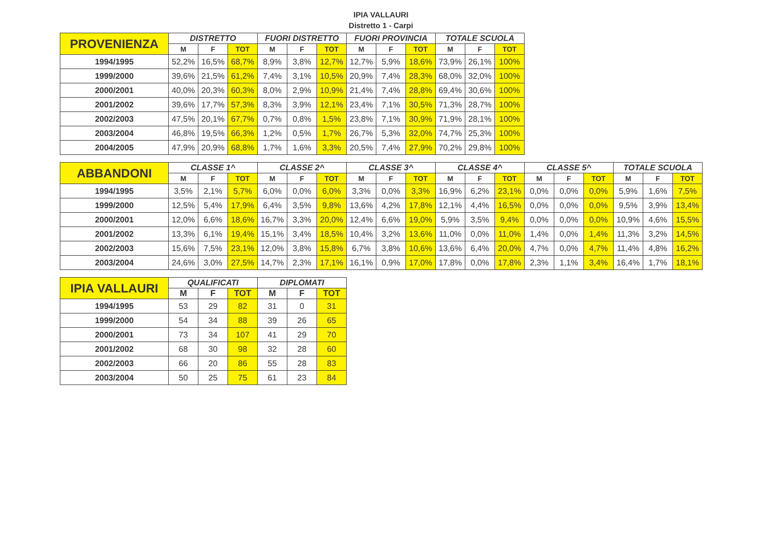IPIA VALLAURI
Distretto 1 - Carpi
| PROVENIENZA | DISTRETTO | | | FUORI DISTRETTO | | | FUORI PROVINCIA | | | TOTALE SCUOLA | | |
| --- | --- | --- | --- | --- | --- | --- | --- | --- | --- | --- | --- | --- |
| | M | F | TOT | M | F | TOT | M | F | TOT | M | F | TOT |
| 1994/1995 | 52,2% | 16,5% | 68,7% | 8,9% | 3,8% | 12,7% | 12,7% | 5,9% | 18,6% | 73,9% | 26,1% | 100% |
| 1999/2000 | 39,6% | 21,5% | 61,2% | 7,4% | 3,1% | 10,5% | 20,9% | 7,4% | 28,3% | 68,0% | 32,0% | 100% |
| 2000/2001 | 40,0% | 20,3% | 60,3% | 8,0% | 2,9% | 10,9% | 21,4% | 7,4% | 28,8% | 69,4% | 30,6% | 100% |
| 2001/2002 | 39,6% | 17,7% | 57,3% | 8,3% | 3,9% | 12,1% | 23,4% | 7,1% | 30,5% | 71,3% | 28,7% | 100% |
| 2002/2003 | 47,5% | 20,1% | 67,7% | 0,7% | 0,8% | 1,5% | 23,8% | 7,1% | 30,9% | 71,9% | 28,1% | 100% |
| 2003/2004 | 46,8% | 19,5% | 66,3% | 1,2% | 0,5% | 1,7% | 26,7% | 5,3% | 32,0% | 74,7% | 25,3% | 100% |
| 2004/2005 | 47,9% | 20,9% | 68,8% | 1,7% | 1,6% | 3,3% | 20,5% | 7,4% | 27,9% | 70,2% | 29,8% | 100% |
| ABBANDONI | CLASSE 1^ | | | CLASSE 2^ | | | CLASSE 3^ | | | CLASSE 4^ | | | CLASSE 5^ | | | TOTALE SCUOLA | | |
| --- | --- | --- | --- | --- | --- | --- | --- | --- | --- | --- | --- | --- | --- | --- | --- | --- | --- | --- |
| | M | F | TOT | M | F | TOT | M | F | TOT | M | F | TOT | M | F | TOT | M | F | TOT |
| 1994/1995 | 3,5% | 2,1% | 5,7% | 6,0% | 0,0% | 6,0% | 3,3% | 0,0% | 3,3% | 16,9% | 6,2% | 23,1% | 0,0% | 0,0% | 0,0% | 5,9% | 1,6% | 7,5% |
| 1999/2000 | 12,5% | 5,4% | 17,9% | 6,4% | 3,5% | 9,8% | 13,6% | 4,2% | 17,8% | 12,1% | 4,4% | 16,5% | 0,0% | 0,0% | 0,0% | 9,5% | 3,9% | 13,4% |
| 2000/2001 | 12,0% | 6,6% | 18,6% | 16,7% | 3,3% | 20,0% | 12,4% | 6,6% | 19,0% | 5,9% | 3,5% | 9,4% | 0,0% | 0,0% | 0,0% | 10,9% | 4,6% | 15,5% |
| 2001/2002 | 13,3% | 6,1% | 19,4% | 15,1% | 3,4% | 18,5% | 10,4% | 3,2% | 13,6% | 11,0% | 0,0% | 11,0% | 1,4% | 0,0% | 1,4% | 11,3% | 3,2% | 14,5% |
| 2002/2003 | 15,6% | 7,5% | 23,1% | 12,0% | 3,8% | 15,8% | 6,7% | 3,8% | 10,6% | 13,6% | 6,4% | 20,0% | 4,7% | 0,0% | 4,7% | 11,4% | 4,8% | 16,2% |
| 2003/2004 | 24,6% | 3,0% | 27,5% | 14,7% | 2,3% | 17,1% | 16,1% | 0,9% | 17,0% | 17,8% | 0,0% | 17,8% | 2,3% | 1,1% | 3,4% | 16,4% | 1,7% | 18,1% |
| IPIA VALLAURI | QUALIFICATI | | | DIPLOMATI | | |
| --- | --- | --- | --- | --- | --- | --- |
| | M | F | TOT | M | F | TOT |
| 1994/1995 | 53 | 29 | 82 | 31 | 0 | 31 |
| 1999/2000 | 54 | 34 | 88 | 39 | 26 | 65 |
| 2000/2001 | 73 | 34 | 107 | 41 | 29 | 70 |
| 2001/2002 | 68 | 30 | 98 | 32 | 28 | 60 |
| 2002/2003 | 66 | 20 | 86 | 55 | 28 | 83 |
| 2003/2004 | 50 | 25 | 75 | 61 | 23 | 84 |